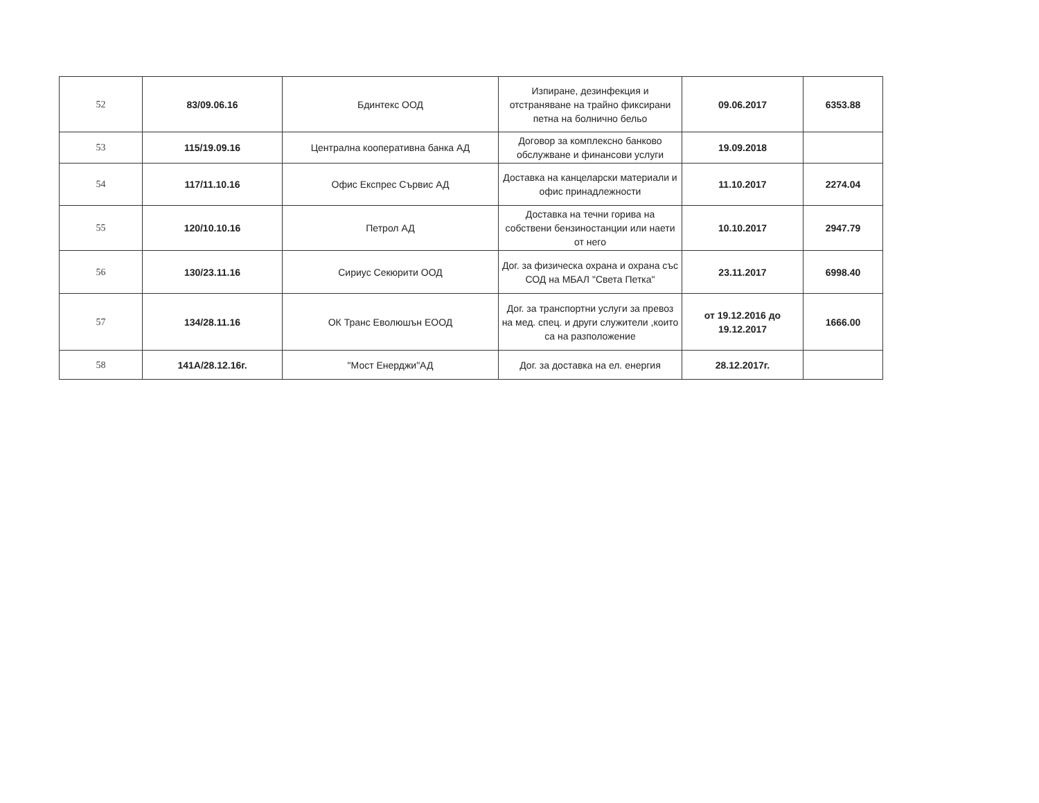| 52 | 83/09.06.16 | Бдинтекс ООД | Изпиране, дезинфекция и отстраняване на трайно фиксирани петна на болнично бельо | 09.06.2017 | 6353.88 |
| 53 | 115/19.09.16 | Централна кооперативна банка АД | Договор за комплексно банково обслужване и финансови услуги | 19.09.2018 | |
| 54 | 117/11.10.16 | Офис Експрес Сървис АД | Доставка на канцеларски материали и офис принадлежности | 11.10.2017 | 2274.04 |
| 55 | 120/10.10.16 | Петрол АД | Доставка на течни горива на собствени бензиностанции или наети от него | 10.10.2017 | 2947.79 |
| 56 | 130/23.11.16 | Сириус Секюрити ООД | Дог. за физическа охрана и охрана със СОД на МБАЛ "Света Петка" | 23.11.2017 | 6998.40 |
| 57 | 134/28.11.16 | ОК Транс Еволюшън ЕООД | Дог. за транспортни услуги за превоз на мед. спец. и други служители ,които са на разположение | от 19.12.2016 до 19.12.2017 | 1666.00 |
| 58 | 141А/28.12.16г. | "Мост Енерджи"АД | Дог. за доставка на ел. енергия | 28.12.2017г. | |